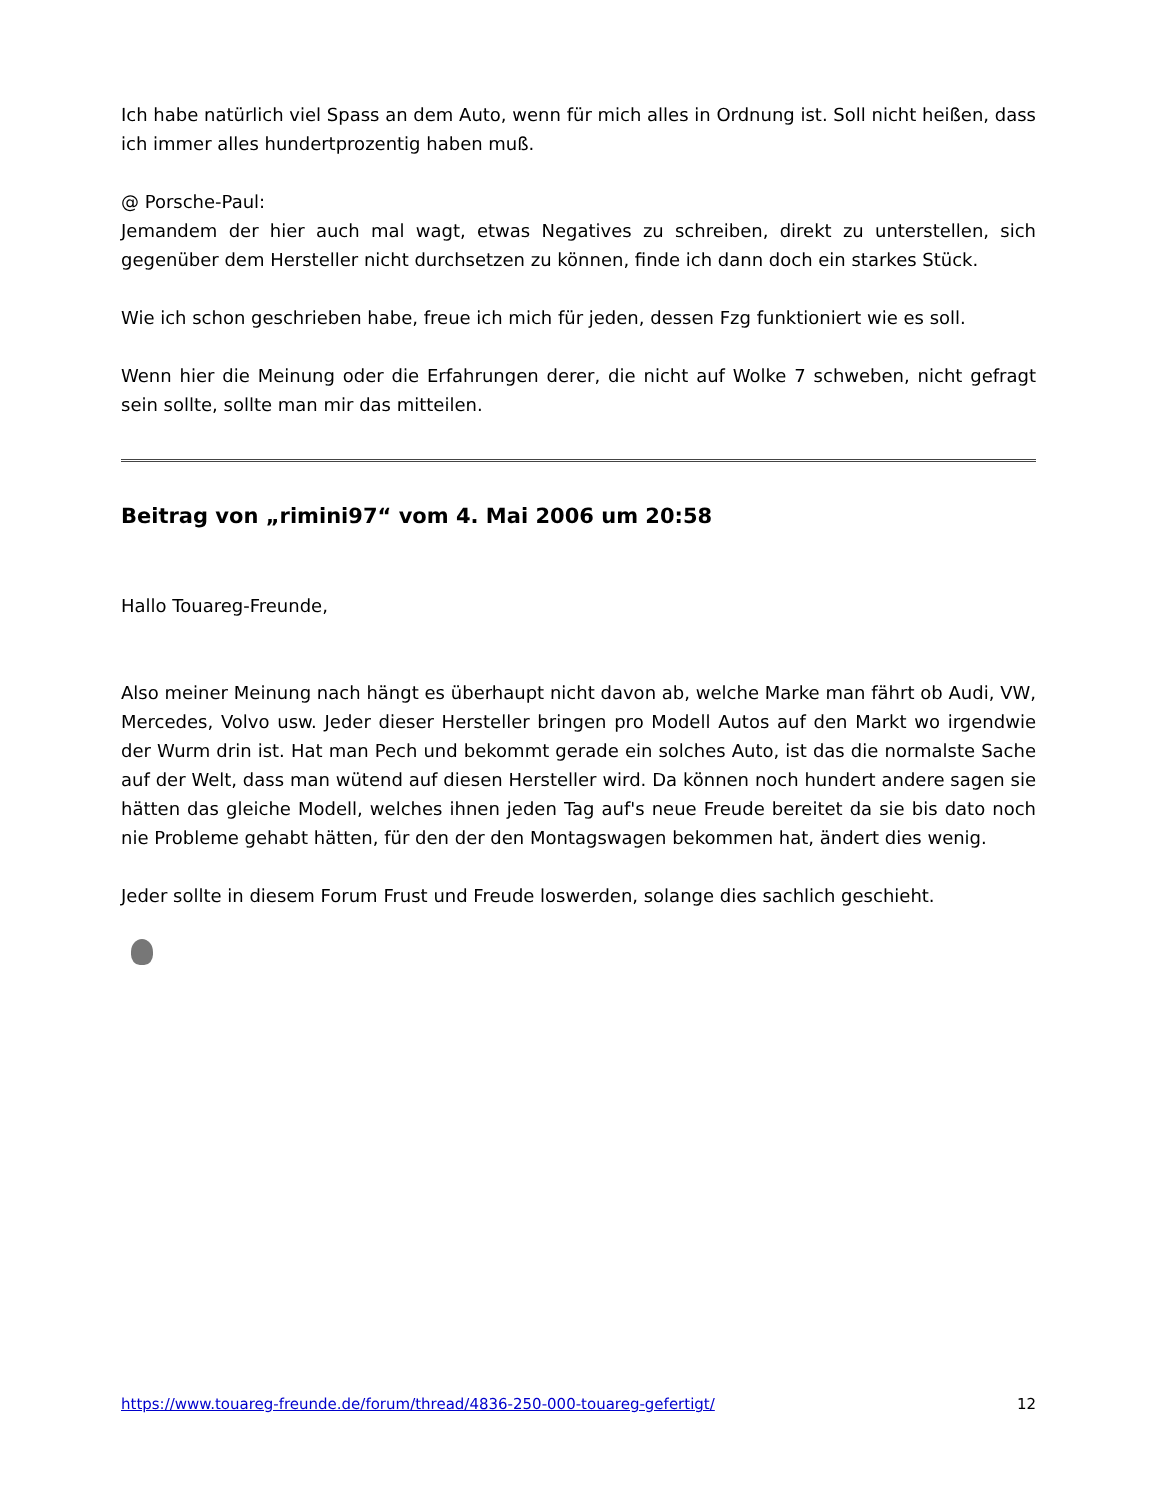Ich habe natürlich viel Spass an dem Auto, wenn für mich alles in Ordnung ist. Soll nicht heißen, dass ich immer alles hundertprozentig haben muß.
@ Porsche-Paul:
Jemandem der hier auch mal wagt, etwas Negatives zu schreiben, direkt zu unterstellen, sich gegenüber dem Hersteller nicht durchsetzen zu können, finde ich dann doch ein starkes Stück.
Wie ich schon geschrieben habe, freue ich mich für jeden, dessen Fzg funktioniert wie es soll.
Wenn hier die Meinung oder die Erfahrungen derer, die nicht auf Wolke 7 schweben, nicht gefragt sein sollte, sollte man mir das mitteilen.
Beitrag von „rimini97“ vom 4. Mai 2006 um 20:58
Hallo Touareg-Freunde,
Also meiner Meinung nach hängt es überhaupt nicht davon ab, welche Marke man fährt ob Audi, VW, Mercedes, Volvo usw. Jeder dieser Hersteller bringen pro Modell Autos auf den Markt wo irgendwie der Wurm drin ist. Hat man Pech und bekommt gerade ein solches Auto, ist das die normalste Sache auf der Welt, dass man wütend auf diesen Hersteller wird. Da können noch hundert andere sagen sie hätten das gleiche Modell, welches ihnen jeden Tag auf's neue Freude bereitet da sie bis dato noch nie Probleme gehabt hätten, für den der den Montagswagen bekommen hat, ändert dies wenig.
Jeder sollte in diesem Forum Frust und Freude loswerden, solange dies sachlich geschieht.
https://www.touareg-freunde.de/forum/thread/4836-250-000-touareg-gefertigt/ 12